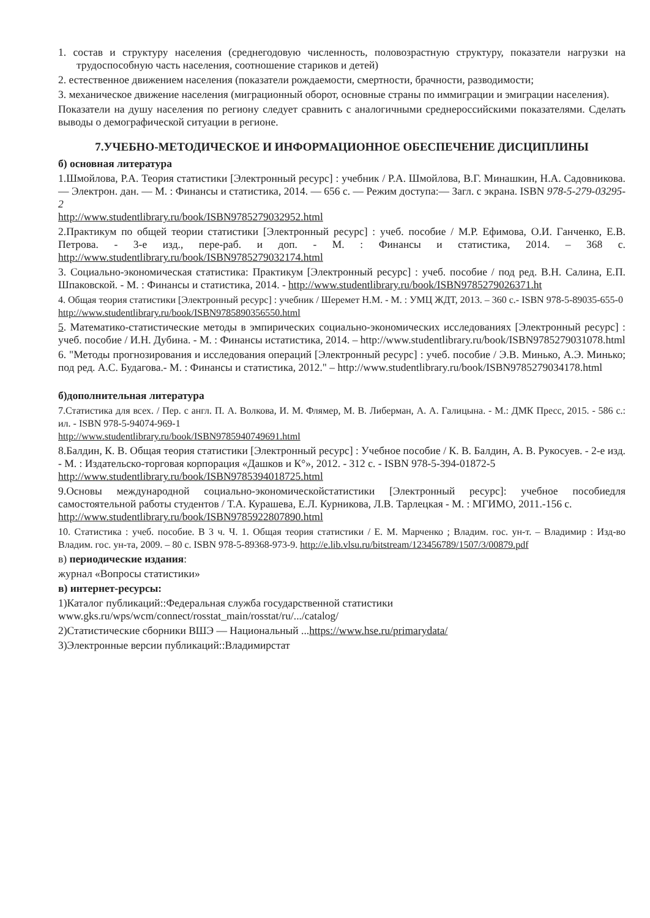1. состав и структуру населения (среднегодовую численность, половозрастную структуру, показатели нагрузки на трудоспособную часть населения, соотношение стариков и детей)
2. естественное движением населения (показатели рождаемости, смертности, брачности, разводимости;
3. механическое движение населения (миграционный оборот, основные страны по иммиграции и эмиграции населения).
Показатели на душу населения по региону следует сравнить с аналогичными среднероссийскими показателями. Сделать выводы о демографической ситуации в регионе.
7.УЧЕБНО-МЕТОДИЧЕСКОЕ И ИНФОРМАЦИОННОЕ ОБЕСПЕЧЕНИЕ ДИСЦИПЛИНЫ
б) основная литература
1.Шмойлова, Р.А. Теория статистики [Электронный ресурс] : учебник / Р.А. Шмойлова, В.Г. Минашкин, Н.А. Садовникова. — Электрон. дан. — М. : Финансы и статистика, 2014. — 656 с. — Режим доступа:— Загл. с экрана. ISBN 978-5-279-03295-2
http://www.studentlibrary.ru/book/ISBN9785279032952.html
2.Практикум по общей теории статистики [Электронный ресурс] : учеб. пособие / М.Р. Ефимова, О.И. Ганченко, Е.В. Петрова. - 3-е изд., пере-раб. и доп. - М. : Финансы и статистика, 2014. – 368 с. http://www.studentlibrary.ru/book/ISBN9785279032174.html
3. Социально-экономическая статистика: Практикум [Электронный ресурс] : учеб. пособие / под ред. В.Н. Салина, Е.П. Шпаковской. - М. : Финансы и статистика, 2014. - http://www.studentlibrary.ru/book/ISBN9785279026371.ht
4. Общая теория статистики [Электронный ресурс] : учебник / Шеремет Н.М. - М. : УМЦ ЖДТ, 2013. – 360 с.- ISBN 978-5-89035-655-0
http://www.studentlibrary.ru/book/ISBN9785890356550.html
5. Математико-статистические методы в эмпирических социально-экономических исследованиях [Электронный ресурс] : учеб. пособие / И.Н. Дубина. - М. : Финансы истатистика, 2014. – http://www.studentlibrary.ru/book/ISBN9785279031078.html
6. "Методы прогнозирования и исследования операций [Электронный ресурс] : учеб. пособие / Э.В. Минько, А.Э. Минько; под ред. А.С. Будагова.- М. : Финансы и статистика, 2012." – http://www.studentlibrary.ru/book/ISBN9785279034178.html
б)дополнительная литература
7.Статистика для всех. / Пер. с англ. П. А. Волкова, И. М. Флямер, М. В. Либерман, А. А. Галицына. - М.: ДМК Пресс, 2015. - 586 с.: ил. - ISBN 978-5-94074-969-1
http://www.studentlibrary.ru/book/ISBN9785940749691.html
8.Балдин, К. В. Общая теория статистики [Электронный ресурс] : Учебное пособие / К. В. Балдин, А. В. Рукосуев. - 2-е изд. - М. : Издательско-торговая корпорация «Дашков и К°», 2012. - 312 с. - ISBN 978-5-394-01872-5
http://www.studentlibrary.ru/book/ISBN9785394018725.html
9.Основы международной социально-экономическойстатистики [Электронный ресурс]: учебное пособиедля самостоятельной работы студентов / Т.А. Курашева, Е.Л. Курникова, Л.В. Тарлецкая - М. : МГИМО, 2011.-156 с.
http://www.studentlibrary.ru/book/ISBN9785922807890.html
10. Статистика : учеб. пособие. В 3 ч. Ч. 1. Общая теория статистики / Е. М. Марченко ; Владим. гос. ун-т. – Владимир : Изд-во Владим. гос. ун-та, 2009. – 80 с. ISBN 978-5-89368-973-9. http://e.lib.vlsu.ru/bitstream/123456789/1507/3/00879.pdf
в) периодические издания:
журнал «Вопросы статистики»
в) интернет-ресурсы:
1)Каталог публикаций::Федеральная служба государственной статистики
www.gks.ru/wps/wcm/connect/rosstat_main/rosstat/ru/.../catalog/
2)Статистические сборники ВШЭ — Национальный ...https://www.hse.ru/primarydata/
3)Электронные версии публикаций::Владимирстат